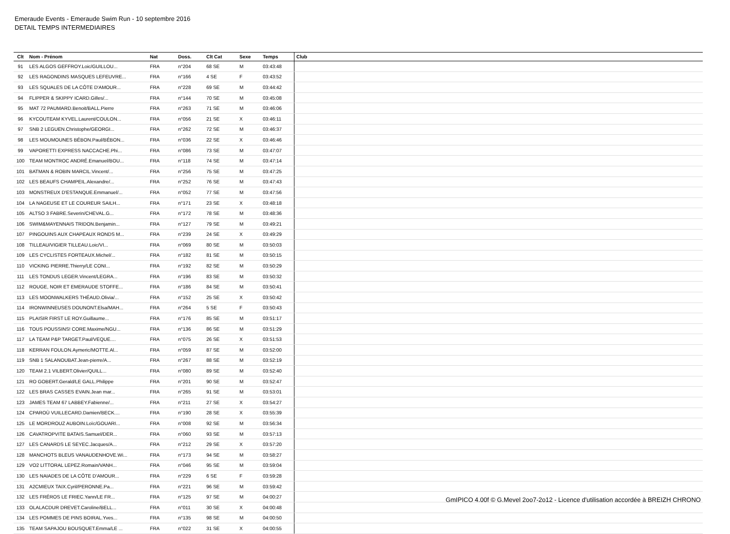Emeraude Events - Emeraude Swim Run - 10 septembre 2016
DETAIL TEMPS INTERMEDIAIRES
| Clt | Nom - Prénom | Nat | Doss. | Clt Cat | Sexe | Temps | Club |
| --- | --- | --- | --- | --- | --- | --- | --- |
| 91 | LES ALGOS GEFFROY.Loic/GUILLOU... | FRA | n°204 | 68 SE | M | 03:43:48 | |
| 92 | LES RAGONDINS MASQUES LEFEUVRE... | FRA | n°166 | 4 SE | F | 03:43:52 | |
| 93 | LES SQUALES DE LA CÔTE D'AMOUR... | FRA | n°228 | 69 SE | M | 03:44:42 | |
| 94 | FLIPPER & SKIPPY ICARD.Gilles/... | FRA | n°144 | 70 SE | M | 03:45:08 | |
| 95 | MAT 72 PAUMARD.Benoit/BALL.Pierre | FRA | n°263 | 71 SE | M | 03:46:06 | |
| 96 | KYCOUTEAM KYVEL.Laurent/COULON... | FRA | n°056 | 21 SE | X | 03:46:11 | |
| 97 | SNB 2 LEGUEN.Christophe/GEORGI... | FRA | n°262 | 72 SE | M | 03:46:37 | |
| 98 | LES MOUMOUNES BÉBON.Paul/BÉBON... | FRA | n°036 | 22 SE | X | 03:46:46 | |
| 99 | VAPORETTI EXPRESS NACCACHE.Phi... | FRA | n°086 | 73 SE | M | 03:47:07 | |
| 100 | TEAM MONTROC ANDRÉ.Emanuel/BOU... | FRA | n°118 | 74 SE | M | 03:47:14 | |
| 101 | BATMAN & ROBIN MARCIL.Vincent/... | FRA | n°256 | 75 SE | M | 03:47:25 | |
| 102 | LES BEAUFS CHAMPEIL.Alexandre/... | FRA | n°252 | 76 SE | M | 03:47:43 | |
| 103 | MONSTREUX D'ESTANQUE.Emmanuel/... | FRA | n°052 | 77 SE | M | 03:47:56 | |
| 104 | LA NAGEUSE ET LE COUREUR SAILH... | FRA | n°171 | 23 SE | X | 03:48:18 | |
| 105 | ALTSO 3 FABRE.Severin/CHEVAL.G... | FRA | n°172 | 78 SE | M | 03:48:36 | |
| 106 | SWIM&MAYENNAIS TRIDON.Benjamin... | FRA | n°127 | 79 SE | M | 03:49:21 | |
| 107 | PINGOUINS AUX CHAPEAUX RONDS M... | FRA | n°239 | 24 SE | X | 03:49:29 | |
| 108 | TILLEAU/VIGIER TILLEAU.Loic/VI... | FRA | n°069 | 80 SE | M | 03:50:03 | |
| 109 | LES CYCLISTES FORTEAUX.Michel/... | FRA | n°182 | 81 SE | M | 03:50:15 | |
| 110 | VICKING PIERRE.Thierry/LE CONI... | FRA | n°192 | 82 SE | M | 03:50:29 | |
| 111 | LES TONDUS LEGER.Vincent/LEGRA... | FRA | n°196 | 83 SE | M | 03:50:32 | |
| 112 | ROUGE, NOIR ET EMERAUDE STOFFE... | FRA | n°186 | 84 SE | M | 03:50:41 | |
| 113 | LES MOONWALKERS THÉAUD.Olivia/... | FRA | n°152 | 25 SE | X | 03:50:42 | |
| 114 | IRONWINNEUSES DOUNONT.Elsa/MAH... | FRA | n°264 | 5 SE | F | 03:50:43 | |
| 115 | PLAISIR FIRST LE ROY.Guillaume... | FRA | n°176 | 85 SE | M | 03:51:17 | |
| 116 | TOUS POUSSINS! CORE.Maxime/NGU... | FRA | n°136 | 86 SE | M | 03:51:29 | |
| 117 | LA TEAM P&P TARGET.Paul/VEQUE.... | FRA | n°075 | 26 SE | X | 03:51:53 | |
| 118 | KERRAN FOULON.Aymeric/MOTTE.Al... | FRA | n°059 | 87 SE | M | 03:52:00 | |
| 119 | SNB 1 SALANOUBAT.Jean-pierre/A... | FRA | n°267 | 88 SE | M | 03:52:19 | |
| 120 | TEAM 2.1 VILBERT.Olivier/QUILL... | FRA | n°080 | 89 SE | M | 03:52:40 | |
| 121 | RO GOBERT.Gerald/LE GALL.Philippe | FRA | n°201 | 90 SE | M | 03:52:47 | |
| 122 | LES BRAS CASSES EVAIN.Jean mar... | FRA | n°265 | 91 SE | M | 03:53:01 | |
| 123 | JAMES TEAM 67 LABBEY.Fabienne/... | FRA | n°211 | 27 SE | X | 03:54:27 | |
| 124 | CPAROÙ VUILLECARD.Damien/BECK.... | FRA | n°190 | 28 SE | X | 03:55:39 | |
| 125 | LE MORDROUZ AUBOIN.Loïc/GOUARI... | FRA | n°008 | 92 SE | M | 03:56:34 | |
| 126 | CAVATROPVITE BATAIS.Samuel/DER... | FRA | n°060 | 93 SE | M | 03:57:13 | |
| 127 | LES CANARDS LE SEYEC.Jacques/A... | FRA | n°212 | 29 SE | X | 03:57:20 | |
| 128 | MANCHOTS BLEUS VANAUDENHOVE.Wi... | FRA | n°173 | 94 SE | M | 03:58:27 | |
| 129 | VO2 LITTORAL LEPEZ.Romain/VANH... | FRA | n°046 | 95 SE | M | 03:59:04 | |
| 130 | LES NAIADES DE LA CÔTE D'AMOUR... | FRA | n°229 | 6 SE | F | 03:59:28 | |
| 131 | A2CMIEUX TAIX.Cyril/PERONNE.Pa... | FRA | n°221 | 96 SE | M | 03:59:42 | |
| 132 | LES FRÉROS LE FRIEC.Yann/LE FR... | FRA | n°125 | 97 SE | M | 04:00:27 | |
| 133 | OLALACDUR DREVET.Caroline/BELL... | FRA | n°011 | 30 SE | X | 04:00:48 | |
| 134 | LES POMMES DE PINS BOIRAL.Yves... | FRA | n°135 | 98 SE | M | 04:00:50 | |
| 135 | TEAM SAPAJOU BOUSQUET.Emma/LE ... | FRA | n°022 | 31 SE | X | 04:00:55 | |
GmIPICO 4.00f © G.Mevel 2oo7-2o12 - Licence d'utilisation accordée à BREIZH CHRONO